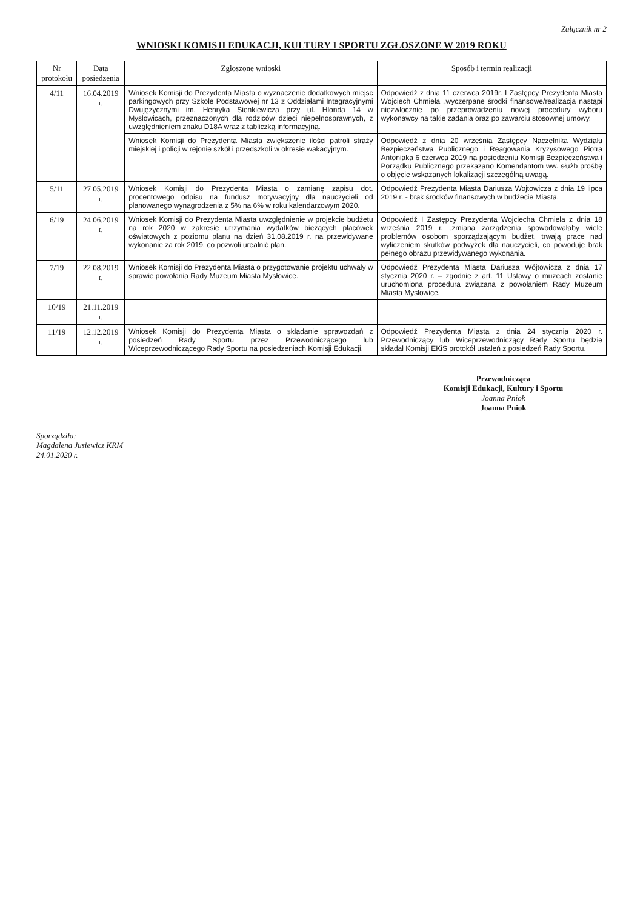Załącznik nr 2
WNIOSKI KOMISJI EDUKACJI, KULTURY I SPORTU ZGŁOSZONE W 2019 ROKU
| Nr protokołu | Data posiedzenia | Zgłoszone wnioski | Sposób i termin realizacji |
| --- | --- | --- | --- |
| 4/11 | 16.04.2019 r. | Wniosek Komisji do Prezydenta Miasta o wyznaczenie dodatkowych miejsc parkingowych przy Szkole Podstawowej nr 13 z Oddziałami Integracyjnymi Dwujęzycznymi im. Henryka Sienkiewicza przy ul. Hlonda 14 w Mysłowicach, przeznaczonych dla rodziców dzieci niepełnosprawnych, z uwzględnieniem znaku D18A wraz z tabliczką informacyjną. | Odpowiedź z dnia 11 czerwca 2019r. I Zastępcy Prezydenta Miasta Wojciech Chmiela „wyczerpane środki finansowe/realizacja nastąpi niezwłocznie po przeprowadzeniu nowej procedury wyboru wykonawcy na takie zadania oraz po zawarciu stosownej umowy. |
| | | Wniosek Komisji do Prezydenta Miasta zwiększenie ilości patroli straży miejskiej i policji w rejonie szkół i przedszkoli w okresie wakacyjnym. | Odpowiedź z dnia 20 września Zastępcy Naczelnika Wydziału Bezpieczeństwa Publicznego i Reagowania Kryzysowego Piotra Antoniaka 6 czerwca 2019 na posiedzeniu Komisji Bezpieczeństwa i Porządku Publicznego przekazano Komendantom ww. służb prośbę o objęcie wskazanych lokalizacji szczególną uwagą. |
| 5/11 | 27.05.2019 r. | Wniosek Komisji do Prezydenta Miasta o zamianę zapisu dot. procentowego odpisu na fundusz motywacyjny dla nauczycieli od planowanego wynagrodzenia z 5% na 6% w roku kalendarzowym 2020. | Odpowiedź Prezydenta Miasta Dariusza Wojtowicza z dnia 19 lipca 2019 r. - brak środków finansowych w budżecie Miasta. |
| 6/19 | 24.06.2019 r. | Wniosek Komisji do Prezydenta Miasta uwzględnienie w projekcie budżetu na rok 2020 w zakresie utrzymania wydatków bieżących placówek oświatowych z poziomu planu na dzień 31.08.2019 r. na przewidywane wykonanie za rok 2019, co pozwoli urealnić plan. | Odpowiedź I Zastępcy Prezydenta Wojciecha Chmiela z dnia 18 września 2019 r. „zmiana zarządzenia spowodowałaby wiele problemów osobom sporządzającym budżet, trwają prace nad wyliczeniem skutków podwyżek dla nauczycieli, co powoduje brak pełnego obrazu przewidywanego wykonania. |
| 7/19 | 22.08.2019 r. | Wniosek Komisji do Prezydenta Miasta o przygotowanie projektu uchwały w sprawie powołania Rady Muzeum Miasta Mysłowice. | Odpowiedź Prezydenta Miasta Dariusza Wójtowicza z dnia 17 stycznia 2020 r. – zgodnie z art. 11 Ustawy o muzeach zostanie uruchomiona procedura związana z powołaniem Rady Muzeum Miasta Mysłowice. |
| 10/19 | 21.11.2019 r. | | |
| 11/19 | 12.12.2019 r. | Wniosek Komisji do Prezydenta Miasta o składanie sprawozdań z posiedzeń Rady Sportu przez Przewodniczącego lub Wiceprzewodniczącego Rady Sportu na posiedzeniach Komisji Edukacji. | Odpowiedź Prezydenta Miasta z dnia 24 stycznia 2020 r. Przewodniczący lub Wiceprzewodniczący Rady Sportu będzie składał Komisji EKiS protokół ustaleń z posiedzeń Rady Sportu. |
Przewodnicząca
Komisji Edukacji, Kultury i Sportu
Joanna Pniok
Joanna Pniok
Sporządziła:
Magdalena Jusiewicz KRM
24.01.2020 r.